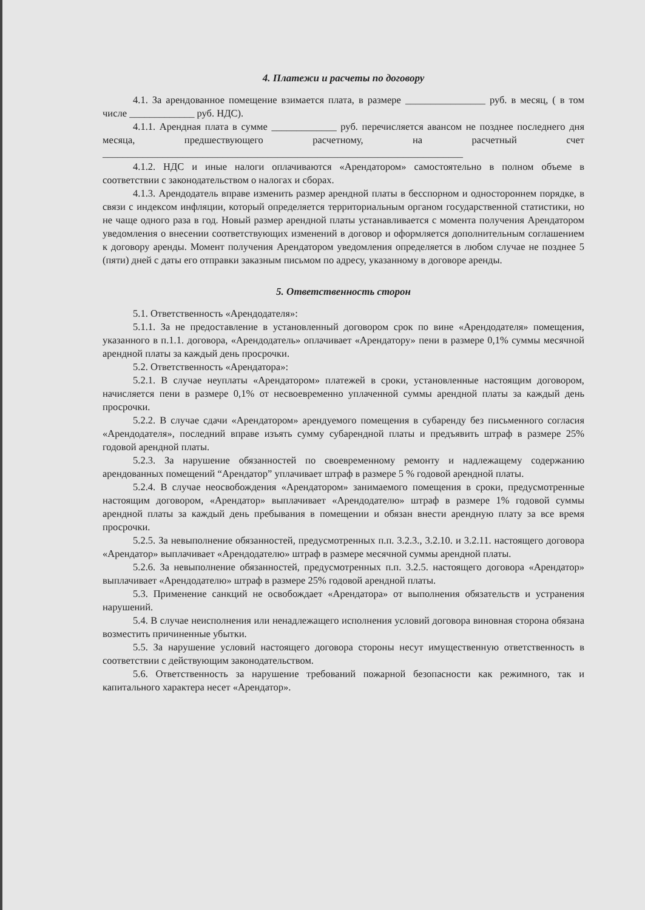4. Платежи и расчеты по договору
4.1. За арендованное помещение взимается плата, в размере ________________ руб. в месяц, ( в том числе _____________ руб. НДС).
4.1.1. Арендная плата в сумме _____________ руб. перечисляется авансом не позднее последнего дня месяца, предшествующего расчетному, на расчетный счет ________________________________________________________________________
4.1.2. НДС и иные налоги оплачиваются «Арендатором» самостоятельно в полном объеме в соответствии с законодательством о налогах и сборах.
4.1.3. Арендодатель вправе изменить размер арендной платы в бесспорном и одностороннем порядке, в связи с индексом инфляции, который определяется территориальным органом государственной статистики, но не чаще одного раза в год. Новый размер арендной платы устанавливается с момента получения Арендатором уведомления о внесении соответствующих изменений в договор и оформляется дополнительным соглашением к договору аренды. Момент получения Арендатором уведомления определяется в любом случае не позднее 5 (пяти) дней с даты его отправки заказным письмом по адресу, указанному в договоре аренды.
5. Ответственность сторон
5.1. Ответственность «Арендодателя»:
5.1.1. За не предоставление в установленный договором срок по вине «Арендодателя» помещения, указанного в п.1.1. договора, «Арендодатель» оплачивает «Арендатору» пени в размере 0,1% суммы месячной арендной платы за каждый день просрочки.
5.2. Ответственность «Арендатора»:
5.2.1. В случае неуплаты «Арендатором» платежей в сроки, установленные настоящим договором, начисляется пени в размере 0,1% от несвоевременно уплаченной суммы арендной платы за каждый день просрочки.
5.2.2. В случае сдачи «Арендатором» арендуемого помещения в субаренду без письменного согласия «Арендодателя», последний вправе изъять сумму субарендной платы и предъявить штраф в размере 25% годовой арендной платы.
5.2.3. За нарушение обязанностей по своевременному ремонту и надлежащему содержанию арендованных помещений “Арендатор” уплачивает штраф в размере 5 % годовой арендной платы.
5.2.4. В случае неосвобождения «Арендатором» занимаемого помещения в сроки, предусмотренные настоящим договором, «Арендатор» выплачивает «Арендодателю» штраф в размере 1% годовой суммы арендной платы за каждый день пребывания в помещении и обязан внести арендную плату за все время просрочки.
5.2.5. За невыполнение обязанностей, предусмотренных п.п. 3.2.3., 3.2.10. и 3.2.11. настоящего договора «Арендатор» выплачивает «Арендодателю» штраф в размере месячной суммы арендной платы.
5.2.6. За невыполнение обязанностей, предусмотренных п.п. 3.2.5. настоящего договора «Арендатор» выплачивает «Арендодателю» штраф в размере 25% годовой арендной платы.
5.3. Применение санкций не освобождает «Арендатора» от выполнения обязательств и устранения нарушений.
5.4. В случае неисполнения или ненадлежащего исполнения условий договора виновная сторона обязана возместить причиненные убытки.
5.5. За нарушение условий настоящего договора стороны несут имущественную ответственность в соответствии с действующим законодательством.
5.6. Ответственность за нарушение требований пожарной безопасности как режимного, так и капитального характера несет «Арендатор».